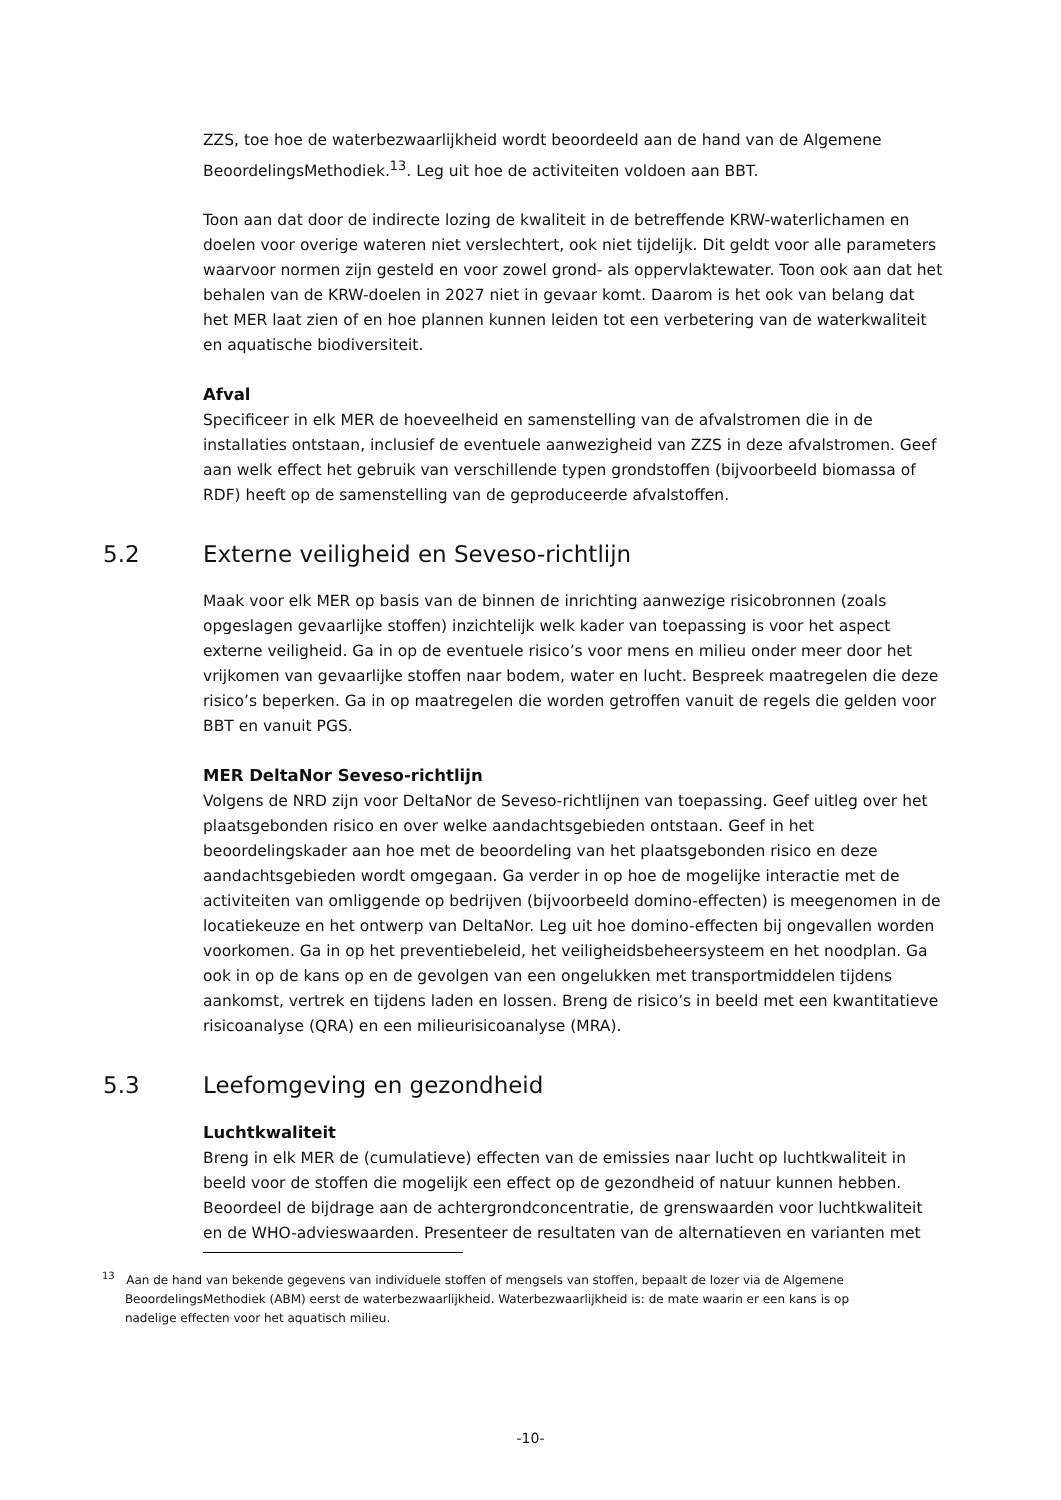ZZS, toe hoe de waterbezwaarlijkheid wordt beoordeeld aan de hand van de Algemene BeoordelingsMethodiek.<sup>13</sup>. Leg uit hoe de activiteiten voldoen aan BBT.
Toon aan dat door de indirecte lozing de kwaliteit in de betreffende KRW-waterlichamen en doelen voor overige wateren niet verslechtert, ook niet tijdelijk. Dit geldt voor alle parameters waarvoor normen zijn gesteld en voor zowel grond- als oppervlaktewater. Toon ook aan dat het behalen van de KRW-doelen in 2027 niet in gevaar komt. Daarom is het ook van belang dat het MER laat zien of en hoe plannen kunnen leiden tot een verbetering van de waterkwaliteit en aquatische biodiversiteit.
Afval
Specificeer in elk MER de hoeveelheid en samenstelling van de afvalstromen die in de installaties ontstaan, inclusief de eventuele aanwezigheid van ZZS in deze afvalstromen. Geef aan welk effect het gebruik van verschillende typen grondstoffen (bijvoorbeeld biomassa of RDF) heeft op de samenstelling van de geproduceerde afvalstoffen.
5.2 Externe veiligheid en Seveso-richtlijn
Maak voor elk MER op basis van de binnen de inrichting aanwezige risicobronnen (zoals opgeslagen gevaarlijke stoffen) inzichtelijk welk kader van toepassing is voor het aspect externe veiligheid. Ga in op de eventuele risico’s voor mens en milieu onder meer door het vrijkomen van gevaarlijke stoffen naar bodem, water en lucht. Bespreek maatregelen die deze risico’s beperken. Ga in op maatregelen die worden getroffen vanuit de regels die gelden voor BBT en vanuit PGS.
MER DeltaNor Seveso-richtlijn
Volgens de NRD zijn voor DeltaNor de Seveso-richtlijnen van toepassing. Geef uitleg over het plaatsgebonden risico en over welke aandachtsgebieden ontstaan. Geef in het beoordelingskader aan hoe met de beoordeling van het plaatsgebonden risico en deze aandachtsgebieden wordt omgegaan. Ga verder in op hoe de mogelijke interactie met de activiteiten van omliggende op bedrijven (bijvoorbeeld domino-effecten) is meegenomen in de locatiekeuze en het ontwerp van DeltaNor. Leg uit hoe domino-effecten bij ongevallen worden voorkomen. Ga in op het preventiebeleid, het veiligheidsbeheersysteem en het noodplan. Ga ook in op de kans op en de gevolgen van een ongelukken met transportmiddelen tijdens aankomst, vertrek en tijdens laden en lossen. Breng de risico’s in beeld met een kwantitatieve risicoanalyse (QRA) en een milieurisicoanalyse (MRA).
5.3 Leefomgeving en gezondheid
Luchtkwaliteit
Breng in elk MER de (cumulatieve) effecten van de emissies naar lucht op luchtkwaliteit in beeld voor de stoffen die mogelijk een effect op de gezondheid of natuur kunnen hebben. Beoordeel de bijdrage aan de achtergrondconcentratie, de grenswaarden voor luchtkwaliteit en de WHO-advieswaarden. Presenteer de resultaten van de alternatieven en varianten met
<sup>13</sup> Aan de hand van bekende gegevens van individuele stoffen of mengsels van stoffen, bepaalt de lozer via de Algemene
BeoordelingsMethodiek (ABM) eerst de waterbezwaarlijkheid. Waterbezwaarlijkheid is: de mate waarin er een kans is op
nadelige effecten voor het aquatisch milieu.
-10-